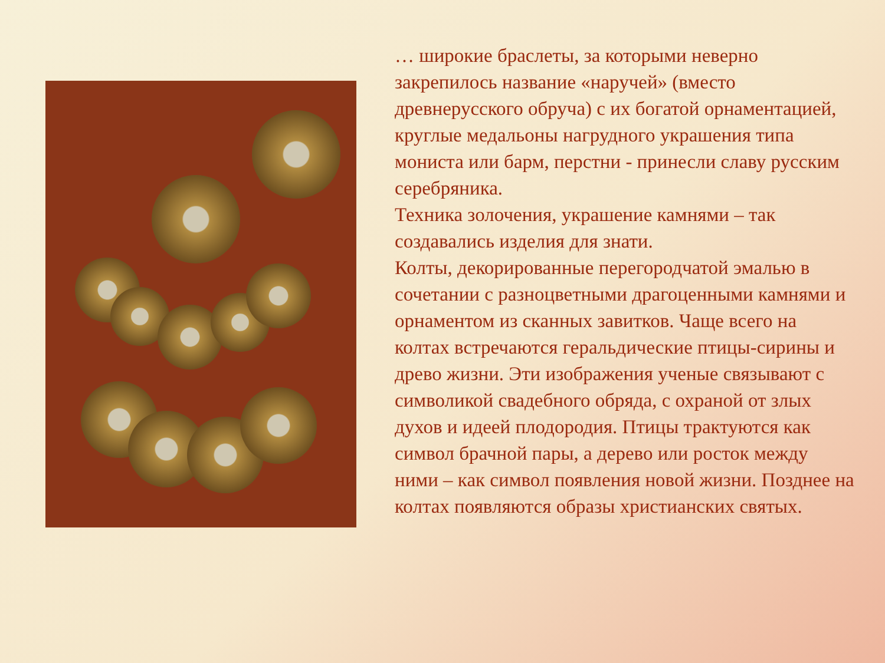… широкие браслеты, за которыми неверно закрепилось название «наручей» (вместо древнерусского обруча) с их богатой орнаментацией, круглые медальоны нагрудного украшения типа мониста или барм, перстни - принесли славу русским серебряника.
Техника золочения, украшение камнями – так создавались изделия для знати.
Колты, декорированные перегородчатой эмалью в сочетании с разноцветными драгоценными камнями и орнаментом из сканных завитков. Чаще всего на колтах встречаются геральдические птицы-сирины и древо жизни. Эти изображения ученые связывают с символикой свадебного обряда, с охраной от злых духов и идеей плодородия. Птицы трактуются как символ брачной пары, а дерево или росток между ними – как символ появления новой жизни. Позднее на колтах появляются образы христианских святых.